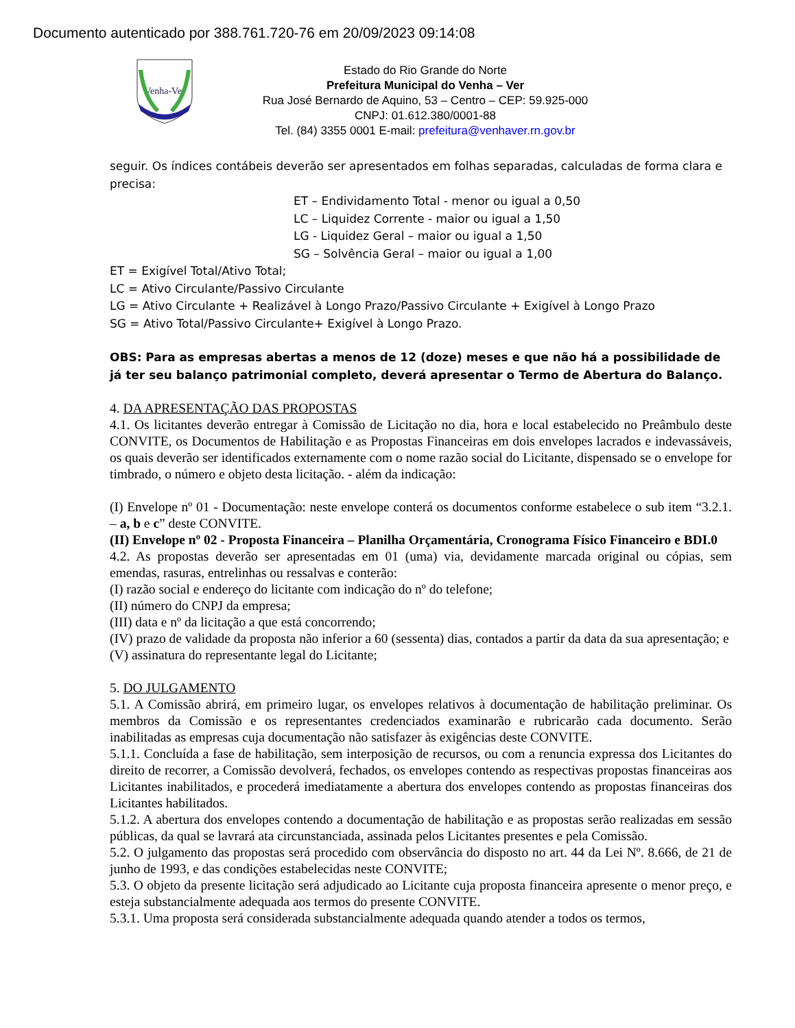Documento autenticado por 388.761.720-76 em 20/09/2023 09:14:08
Venha-Ver
Estado do Rio Grande do Norte
Prefeitura Municipal do Venha – Ver
Rua José Bernardo de Aquino, 53 – Centro – CEP: 59.925-000
CNPJ: 01.612.380/0001-88
Tel. (84) 3355 0001 E-mail: prefeitura@venhaver.rn.gov.br
seguir. Os índices contábeis deverão ser apresentados em folhas separadas, calculadas de forma clara e precisa:
ET – Endividamento Total - menor ou igual a 0,50
LC – Liquidez Corrente - maior ou igual a 1,50
LG - Liquidez Geral – maior ou igual a 1,50
SG – Solvência Geral – maior ou igual a 1,00
ET = Exigível Total/Ativo Total;
LC = Ativo Circulante/Passivo Circulante
LG = Ativo Circulante + Realizável à Longo Prazo/Passivo Circulante + Exigível à Longo Prazo
SG = Ativo Total/Passivo Circulante+ Exigível à Longo Prazo.
OBS: Para as empresas abertas a menos de 12 (doze) meses e que não há a possibilidade de já ter seu balanço patrimonial completo, deverá apresentar o Termo de Abertura do Balanço.
4. DA APRESENTAÇÃO DAS PROPOSTAS
4.1. Os licitantes deverão entregar à Comissão de Licitação no dia, hora e local estabelecido no Preâmbulo deste CONVITE, os Documentos de Habilitação e as Propostas Financeiras em dois envelopes lacrados e indevassáveis, os quais deverão ser identificados externamente com o nome razão social do Licitante, dispensado se o envelope for timbrado, o número e objeto desta licitação. - além da indicação:
(I) Envelope nº 01 - Documentação: neste envelope conterá os documentos conforme estabelece o sub item “3.2.1. – a, b e c” deste CONVITE.
(II) Envelope nº 02 - Proposta Financeira – Planilha Orçamentária, Cronograma Físico Financeiro e BDI.0
4.2. As propostas deverão ser apresentadas em 01 (uma) via, devidamente marcada original ou cópias, sem emendas, rasuras, entrelinhas ou ressalvas e conterão:
(I) razão social e endereço do licitante com indicação do nº do telefone;
(II) número do CNPJ da empresa;
(III) data e nº da licitação a que está concorrendo;
(IV) prazo de validade da proposta não inferior a 60 (sessenta) dias, contados a partir da data da sua apresentação; e
(V) assinatura do representante legal do Licitante;
5. DO JULGAMENTO
5.1. A Comissão abrirá, em primeiro lugar, os envelopes relativos à documentação de habilitação preliminar. Os membros da Comissão e os representantes credenciados examinarão e rubricarão cada documento. Serão inabilitadas as empresas cuja documentação não satisfazer às exigências deste CONVITE.
5.1.1. Concluída a fase de habilitação, sem interposição de recursos, ou com a renuncia expressa dos Licitantes do direito de recorrer, a Comissão devolverá, fechados, os envelopes contendo as respectivas propostas financeiras aos Licitantes inabilitados, e procederá imediatamente a abertura dos envelopes contendo as propostas financeiras dos Licitantes habilitados.
5.1.2. A abertura dos envelopes contendo a documentação de habilitação e as propostas serão realizadas em sessão públicas, da qual se lavrará ata circunstanciada, assinada pelos Licitantes presentes e pela Comissão.
5.2. O julgamento das propostas será procedido com observância do disposto no art. 44 da Lei Nº. 8.666, de 21 de junho de 1993, e das condições estabelecidas neste CONVITE;
5.3. O objeto da presente licitação será adjudicado ao Licitante cuja proposta financeira apresente o menor preço, e esteja substancialmente adequada aos termos do presente CONVITE.
5.3.1. Uma proposta será considerada substancialmente adequada quando atender a todos os termos,